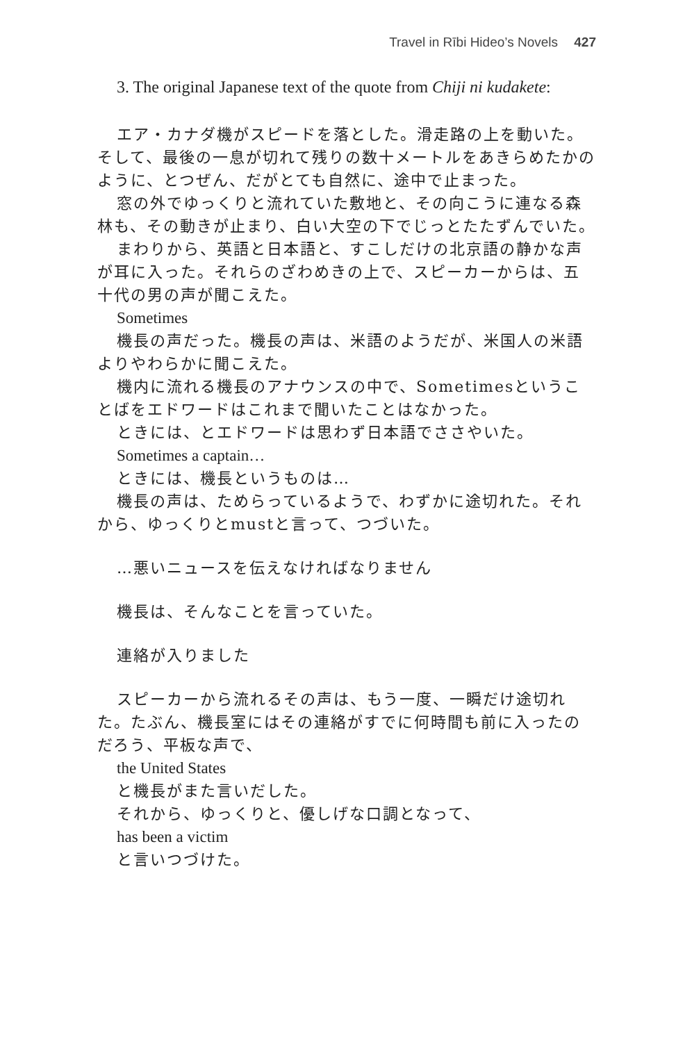Travel in Rībi Hideo’s Novels 427
3. The original Japanese text of the quote from Chiji ni kudakete:
エア・カナダ機がスピードを落とした。滑走路の上を動いた。そして、最後の一息が切れて残りの数十メートルをあきらめたかのように、とつぜん、だがとても自然に、途中で止まった。
窓の外でゆっくりと流れていた敷地と、その向こうに連なる森林も、その動きが止まり、白い大空の下でじっとたたずんでいた。
まわりから、英語と日本語と、すこしだけの北京語の静かな声が耳に入った。それらのざわめきの上で、スピーカーからは、五十代の男の声が聞こえた。
Sometimes
機長の声だった。機長の声は、米語のようだが、米国人の米語よりやわらかに聞こえた。
機内に流れる機長のアナウンスの中で、Sometimesということばをエドワードはこれまで聞いたことはなかった。
ときには、とエドワードは思わず日本語でささやいた。
Sometimes a captain…
ときには、機長というものは…
機長の声は、ためらっているようで、わずかに途切れた。それから、ゆっくりとmustと言って、つづいた。
…悪いニュースを伝えなければなりません
機長は、そんなことを言っていた。
連絡が入りました
スピーカーから流れるその声は、もう一度、一瞬だけ途切れた。たぶん、機長室にはその連絡がすでに何時間も前に入ったのだろう、平板な声で、
the United States
と機長がまた言いだした。
それから、ゆっくりと、優しげな口調となって、
has been a victim
と言いつづけた。